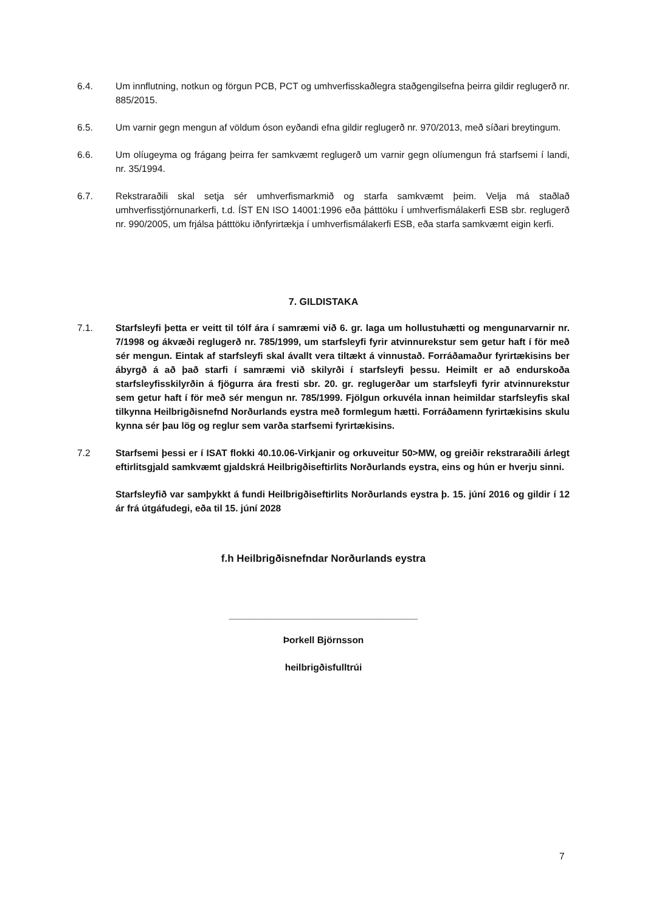6.4. Um innflutning, notkun og förgun PCB, PCT og umhverfisskaðlegra staðgengilsefna þeirra gildir reglugerð nr. 885/2015.
6.5. Um varnir gegn mengun af völdum óson eyðandi efna gildir reglugerð nr. 970/2013, með síðari breytingum.
6.6. Um olíugeyma og frágang þeirra fer samkvæmt reglugerð um varnir gegn olíumengun frá starfsemi í landi, nr. 35/1994.
6.7. Rekstraraðili skal setja sér umhverfismarkmið og starfa samkvæmt þeim. Velja má staðlað umhverfisstjórnunarkerfi, t.d. ÍST EN ISO 14001:1996 eða þátttöku í umhverfismálakerfi ESB sbr. reglugerð nr. 990/2005, um frjálsa þátttöku iðnfyrirtækja í umhverfismálakerfi ESB, eða starfa samkvæmt eigin kerfi.
7. GILDISTAKA
7.1. Starfsleyfi þetta er veitt til tólf ára í samræmi við 6. gr. laga um hollustuhætti og mengunarvarnir nr. 7/1998 og ákvæði reglugerð nr. 785/1999, um starfsleyfi fyrir atvinnurekstur sem getur haft í för með sér mengun. Eintak af starfsleyfi skal ávallt vera tiltækt á vinnustað. Forráðamaður fyrirtækisins ber ábyrgð á að það starfi í samræmi við skilyrði í starfsleyfi þessu. Heimilt er að endurskoða starfsleyfisskilyrðin á fjögurra ára fresti sbr. 20. gr. reglugerðar um starfsleyfi fyrir atvinnurekstur sem getur haft í för með sér mengun nr. 785/1999. Fjölgun orkuvéla innan heimildar starfsleyfis skal tilkynna Heilbrigðisnefnd Norðurlands eystra með formlegum hætti. Forráðamenn fyrirtækisins skulu kynna sér þau lög og reglur sem varða starfsemi fyrirtækisins.
7.2 Starfsemi þessi er í ISAT flokki 40.10.06-Virkjanir og orkuveitur 50>MW, og greiðir rekstraraðili árlegt eftirlitsgjald samkvæmt gjaldskrá Heilbrigðiseftirlits Norðurlands eystra, eins og hún er hverju sinni.
Starfsleyfið var samþykkt á fundi Heilbrigðiseftirlits Norðurlands eystra þ. 15. júní 2016 og gildir í 12 ár frá útgáfudegi, eða til 15. júní 2028
f.h Heilbrigðisnefndar Norðurlands eystra
____________________________________
Þorkell Björnsson
heilbrigðisfulltrúi
7